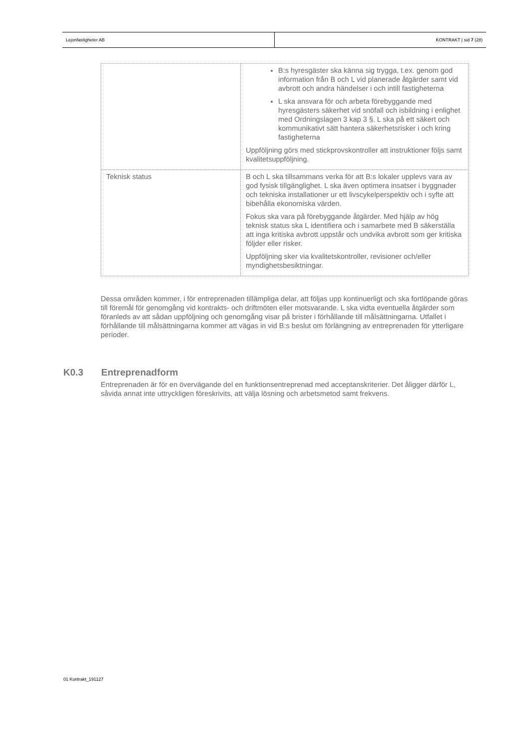Lejonfastigheter AB KONTRAKT | sid 7 (28)
| | B:s hyresgäster ska känna sig trygga, t.ex. genom god information från B och L vid planerade åtgärder samt vid avbrott och andra händelser i och intill fastigheterna L ska ansvara för och arbeta förebyggande med hyresgästers säkerhet vid snöfall och isbildning i enlighet med Ordningslagen 3 kap 3 §. L ska på ett säkert och kommunikativt sätt hantera säkerhetsrisker i och kring fastigheterna Uppföljning görs med stickprovskontroller att instruktioner följs samt kvalitetsuppföljning. |
| Teknisk status | B och L ska tillsammans verka för att B:s lokaler upplevs vara av god fysisk tillgänglighet. L ska även optimera insatser i byggnader och tekniska installationer ur ett livscykelperspektiv och i syfte att bibehålla ekonomiska värden. Fokus ska vara på förebyggande åtgärder. Med hjälp av hög teknisk status ska L identifiera och i samarbete med B säkerställa att inga kritiska avbrott uppstår och undvika avbrott som ger kritiska följder eller risker. Uppföljning sker via kvalitetskontroller, revisioner och/eller myndighetsbesiktningar. |
Dessa områden kommer, i för entreprenaden tillämpliga delar, att följas upp kontinuerligt och ska fortlöpande göras till föremål för genomgång vid kontrakts- och driftmöten eller motsvarande. L ska vidta eventuella åtgärder som föranleds av att sådan uppföljning och genomgång visar på brister i förhållande till målsättningarna. Utfallet i förhållande till målsättningarna kommer att vägas in vid B:s beslut om förlängning av entreprenaden för ytterligare perioder.
K0.3 Entreprenadform
Entreprenaden är för en övervägande del en funktionsentreprenad med acceptanskriterier. Det åligger därför L, såvida annat inte uttryckligen föreskrivits, att välja lösning och arbetsmetod samt frekvens.
01 Kontrakt_191127